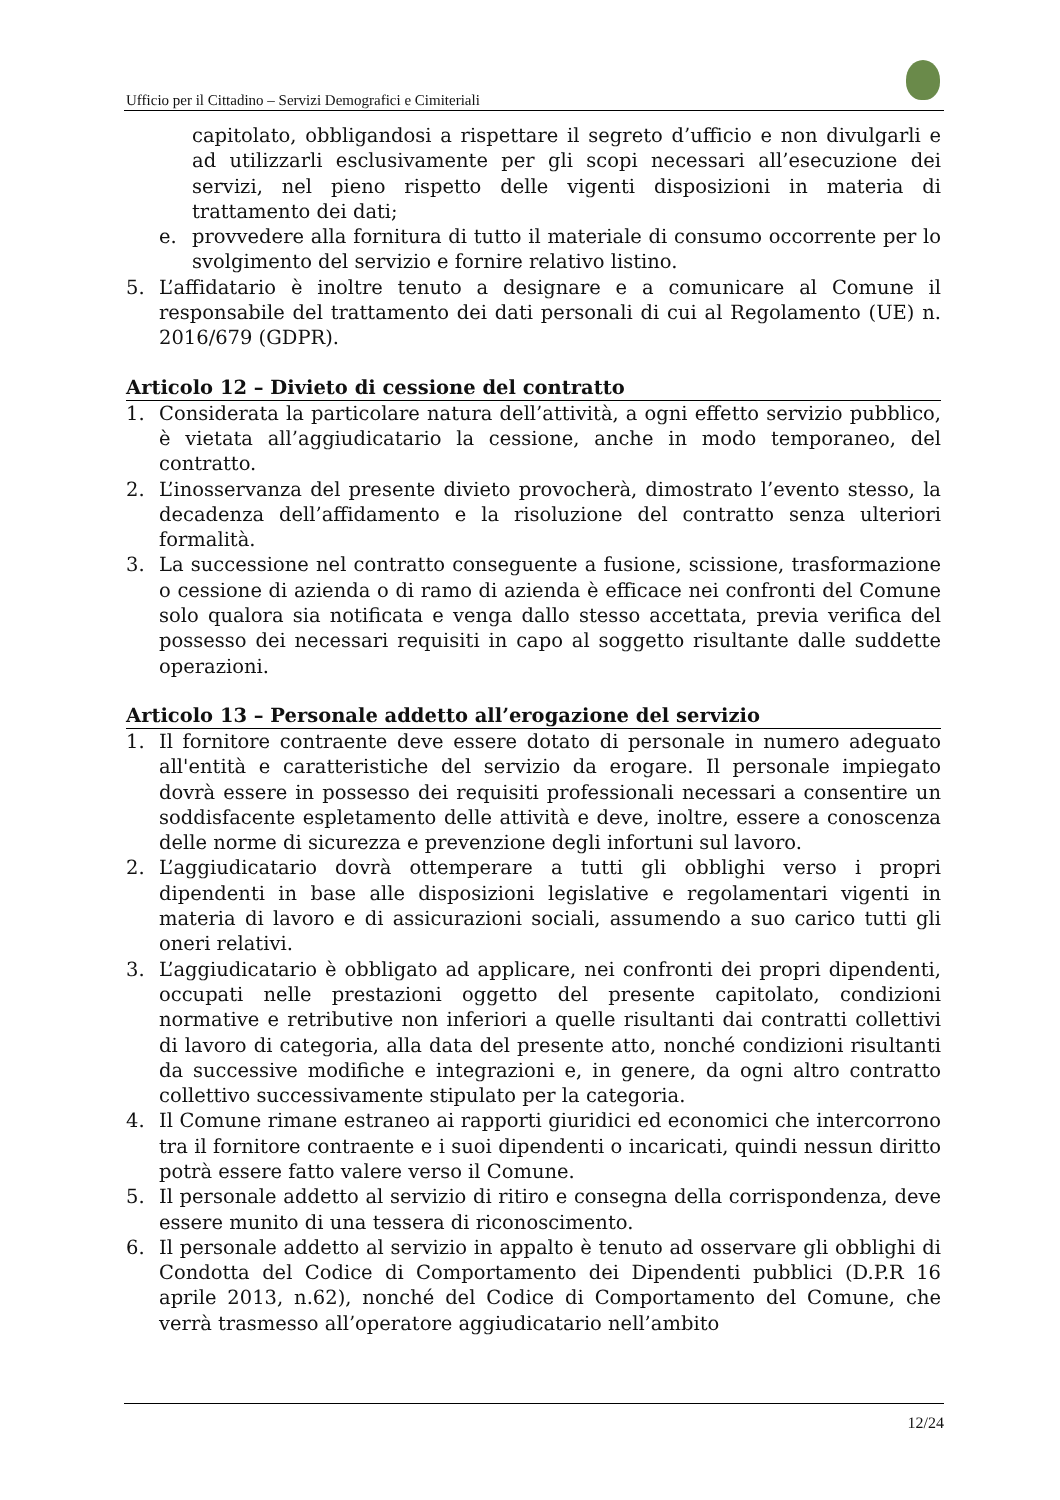Ufficio per il Cittadino – Servizi Demografici e Cimiteriali
capitolato, obbligandosi a rispettare il segreto d’ufficio e non divulgarli e ad utilizzarli esclusivamente per gli scopi necessari all’esecuzione dei servizi, nel pieno rispetto delle vigenti disposizioni in materia di trattamento dei dati;
e. provvedere alla fornitura di tutto il materiale di consumo occorrente per lo svolgimento del servizio e fornire relativo listino.
5. L’affidatario è inoltre tenuto a designare e a comunicare al Comune il responsabile del trattamento dei dati personali di cui al Regolamento (UE) n. 2016/679 (GDPR).
Articolo 12 – Divieto di cessione del contratto
1. Considerata la particolare natura dell’attività, a ogni effetto servizio pubblico, è vietata all’aggiudicatario la cessione, anche in modo temporaneo, del contratto.
2. L’inosservanza del presente divieto provocherà, dimostrato l’evento stesso, la decadenza dell’affidamento e la risoluzione del contratto senza ulteriori formalità.
3. La successione nel contratto conseguente a fusione, scissione, trasformazione o cessione di azienda o di ramo di azienda è efficace nei confronti del Comune solo qualora sia notificata e venga dallo stesso accettata, previa verifica del possesso dei necessari requisiti in capo al soggetto risultante dalle suddette operazioni.
Articolo 13 – Personale addetto all’erogazione del servizio
1. Il fornitore contraente deve essere dotato di personale in numero adeguato all'entità e caratteristiche del servizio da erogare. Il personale impiegato dovrà essere in possesso dei requisiti professionali necessari a consentire un soddisfacente espletamento delle attività e deve, inoltre, essere a conoscenza delle norme di sicurezza e prevenzione degli infortuni sul lavoro.
2. L’aggiudicatario dovrà ottemperare a tutti gli obblighi verso i propri dipendenti in base alle disposizioni legislative e regolamentari vigenti in materia di lavoro e di assicurazioni sociali, assumendo a suo carico tutti gli oneri relativi.
3. L’aggiudicatario è obbligato ad applicare, nei confronti dei propri dipendenti, occupati nelle prestazioni oggetto del presente capitolato, condizioni normative e retributive non inferiori a quelle risultanti dai contratti collettivi di lavoro di categoria, alla data del presente atto, nonché condizioni risultanti da successive modifiche e integrazioni e, in genere, da ogni altro contratto collettivo successivamente stipulato per la categoria.
4. Il Comune rimane estraneo ai rapporti giuridici ed economici che intercorrono tra il fornitore contraente e i suoi dipendenti o incaricati, quindi nessun diritto potrà essere fatto valere verso il Comune.
5. Il personale addetto al servizio di ritiro e consegna della corrispondenza, deve essere munito di una tessera di riconoscimento.
6. Il personale addetto al servizio in appalto è tenuto ad osservare gli obblighi di Condotta del Codice di Comportamento dei Dipendenti pubblici (D.P.R 16 aprile 2013, n.62), nonché del Codice di Comportamento del Comune, che verrà trasmesso all’operatore aggiudicatario nell’ambito
12/24